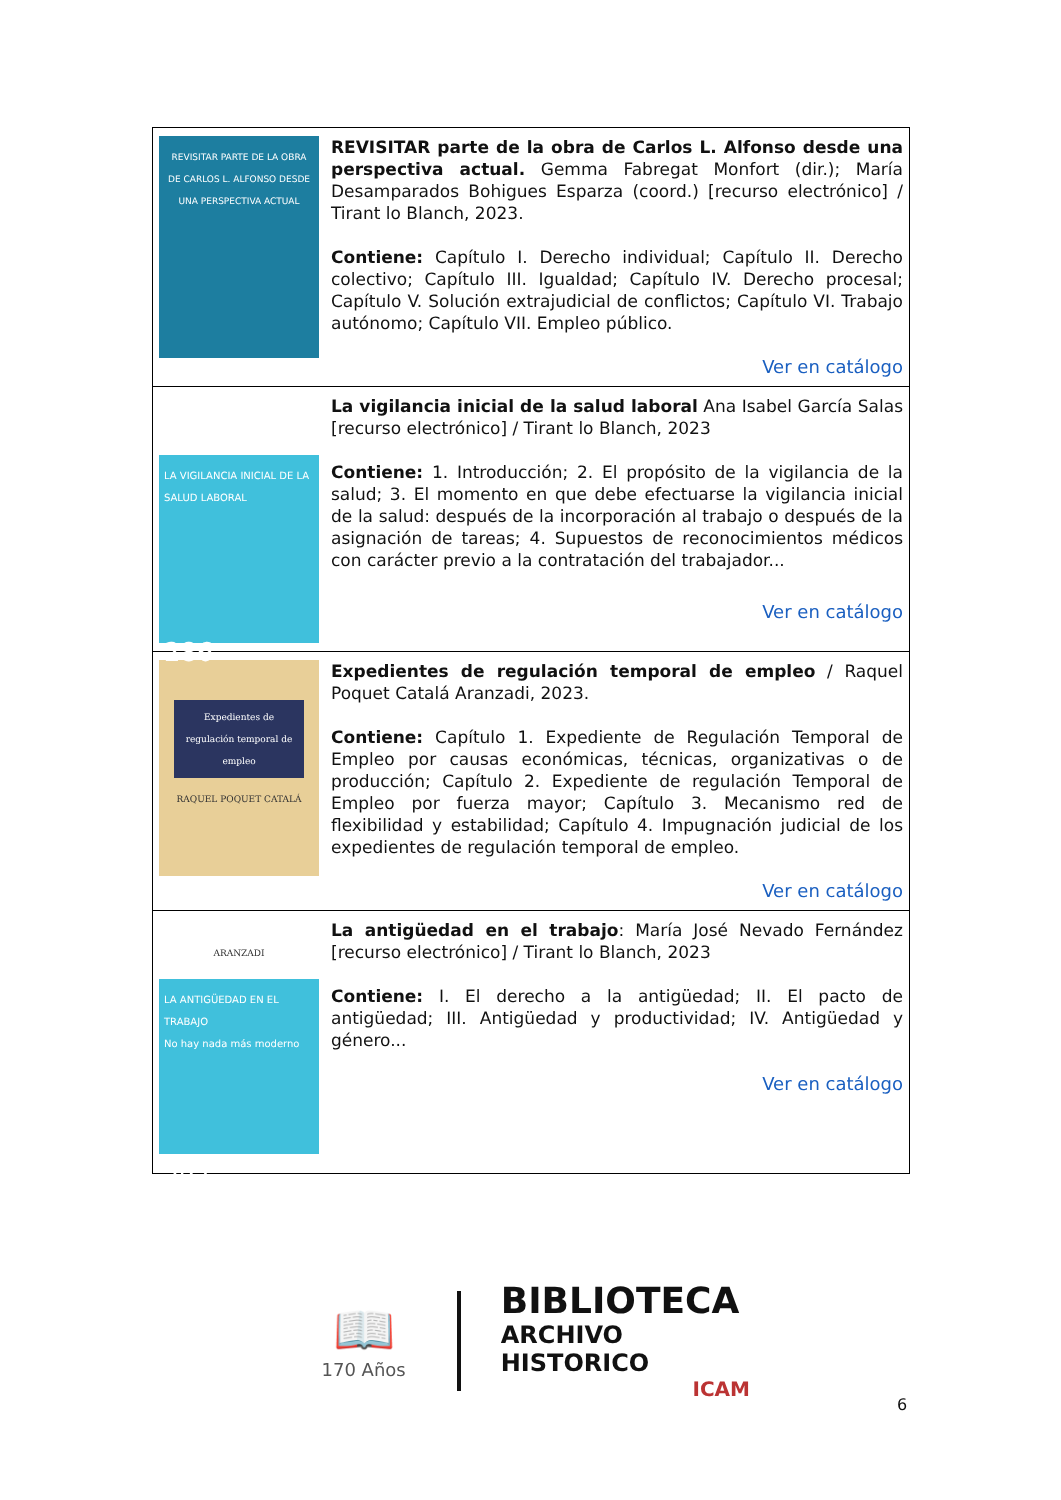| REVISITAR PARTE DE LA OBRA DE CARLOS L. ALFONSO DESDE UNA PERSPECTIVA ACTUAL | REVISITAR parte de la obra de Carlos L. Alfonso desde una perspectiva actual. Gemma Fabregat Monfort (dir.); María Desamparados Bohigues Esparza (coord.) [recurso electrónico] / Tirant lo Blanch, 2023. Contiene: Capítulo I. Derecho individual; Capítulo II. Derecho colectivo; Capítulo III. Igualdad; Capítulo IV. Derecho procesal; Capítulo V. Solución extrajudicial de conflictos; Capítulo VI. Trabajo autónomo; Capítulo VII. Empleo público. Ver en catálogo |
| LA VIGILANCIA INICIAL DE LA SALUD LABORAL 286 | La vigilancia inicial de la salud laboral Ana Isabel García Salas [recurso electrónico] / Tirant lo Blanch, 2023 Contiene: 1. Introducción; 2. El propósito de la vigilancia de la salud; 3. El momento en que debe efectuarse la vigilancia inicial de la salud: después de la incorporación al trabajo o después de la asignación de tareas; 4. Supuestos de reconocimientos médicos con carácter previo a la contratación del trabajador... Ver en catálogo |
| Expedientes de regulación temporal de empleo RAQUEL POQUET CATALÁ ARANZADI | Expedientes de regulación temporal de empleo / Raquel Poquet Catalá Aranzadi, 2023. Contiene: Capítulo 1. Expediente de Regulación Temporal de Empleo por causas económicas, técnicas, organizativas o de producción; Capítulo 2. Expediente de regulación Temporal de Empleo por fuerza mayor; Capítulo 3. Mecanismo red de flexibilidad y estabilidad; Capítulo 4. Impugnación judicial de los expedientes de regulación temporal de empleo. Ver en catálogo |
| LA ANTIGÜEDAD EN EL TRABAJO No hay nada más moderno 292 | La antigüedad en el trabajo : María José Nevado Fernández [recurso electrónico] / Tirant lo Blanch, 2023 Contiene: I. El derecho a la antigüedad; II. El pacto de antigüedad; III. Antigüedad y productividad; IV. Antigüedad y género... Ver en catálogo |
📖
170 Años
BIBLIOTECA
ARCHIVO HISTORICO
ICAM
6